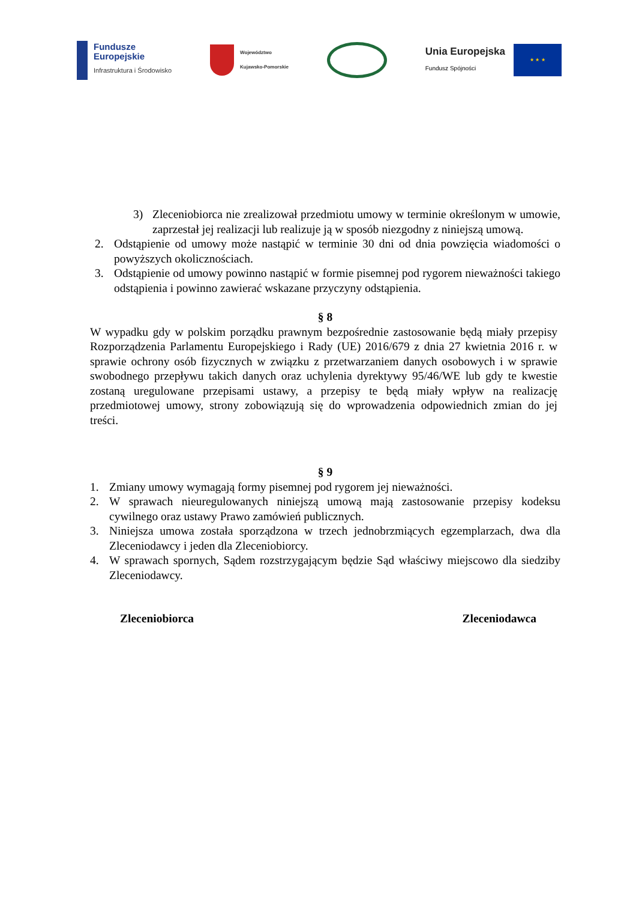Fundusze
Europejskie
Infrastruktura i Środowisko
Województwo
Kujawsko-Pomorskie
Unia Europejska
Fundusz Spójności
★ ★ ★
3) Zleceniobiorca nie zrealizował przedmiotu umowy w terminie określonym w umowie, zaprzestał jej realizacji lub realizuje ją w sposób niezgodny z niniejszą umową.
2. Odstąpienie od umowy może nastąpić w terminie 30 dni od dnia powzięcia wiadomości o powyższych okolicznościach.
3. Odstąpienie od umowy powinno nastąpić w formie pisemnej pod rygorem nieważności takiego odstąpienia i powinno zawierać wskazane przyczyny odstąpienia.
§ 8
W wypadku gdy w polskim porządku prawnym bezpośrednie zastosowanie będą miały przepisy Rozporządzenia Parlamentu Europejskiego i Rady (UE) 2016/679 z dnia 27 kwietnia 2016 r. w sprawie ochrony osób fizycznych w związku z przetwarzaniem danych osobowych i w sprawie swobodnego przepływu takich danych oraz uchylenia dyrektywy 95/46/WE lub gdy te kwestie zostaną uregulowane przepisami ustawy, a przepisy te będą miały wpływ na realizację przedmiotowej umowy, strony zobowiązują się do wprowadzenia odpowiednich zmian do jej treści.
§ 9
1. Zmiany umowy wymagają formy pisemnej pod rygorem jej nieważności.
2. W sprawach nieuregulowanych niniejszą umową mają zastosowanie przepisy kodeksu cywilnego oraz ustawy Prawo zamówień publicznych.
3. Niniejsza umowa została sporządzona w trzech jednobrzmiących egzemplarzach, dwa dla Zleceniodawcy i jeden dla Zleceniobiorcy.
4. W sprawach spornych, Sądem rozstrzygającym będzie Sąd właściwy miejscowo dla siedziby Zleceniodawcy.
Zleceniobiorca Zleceniodawca